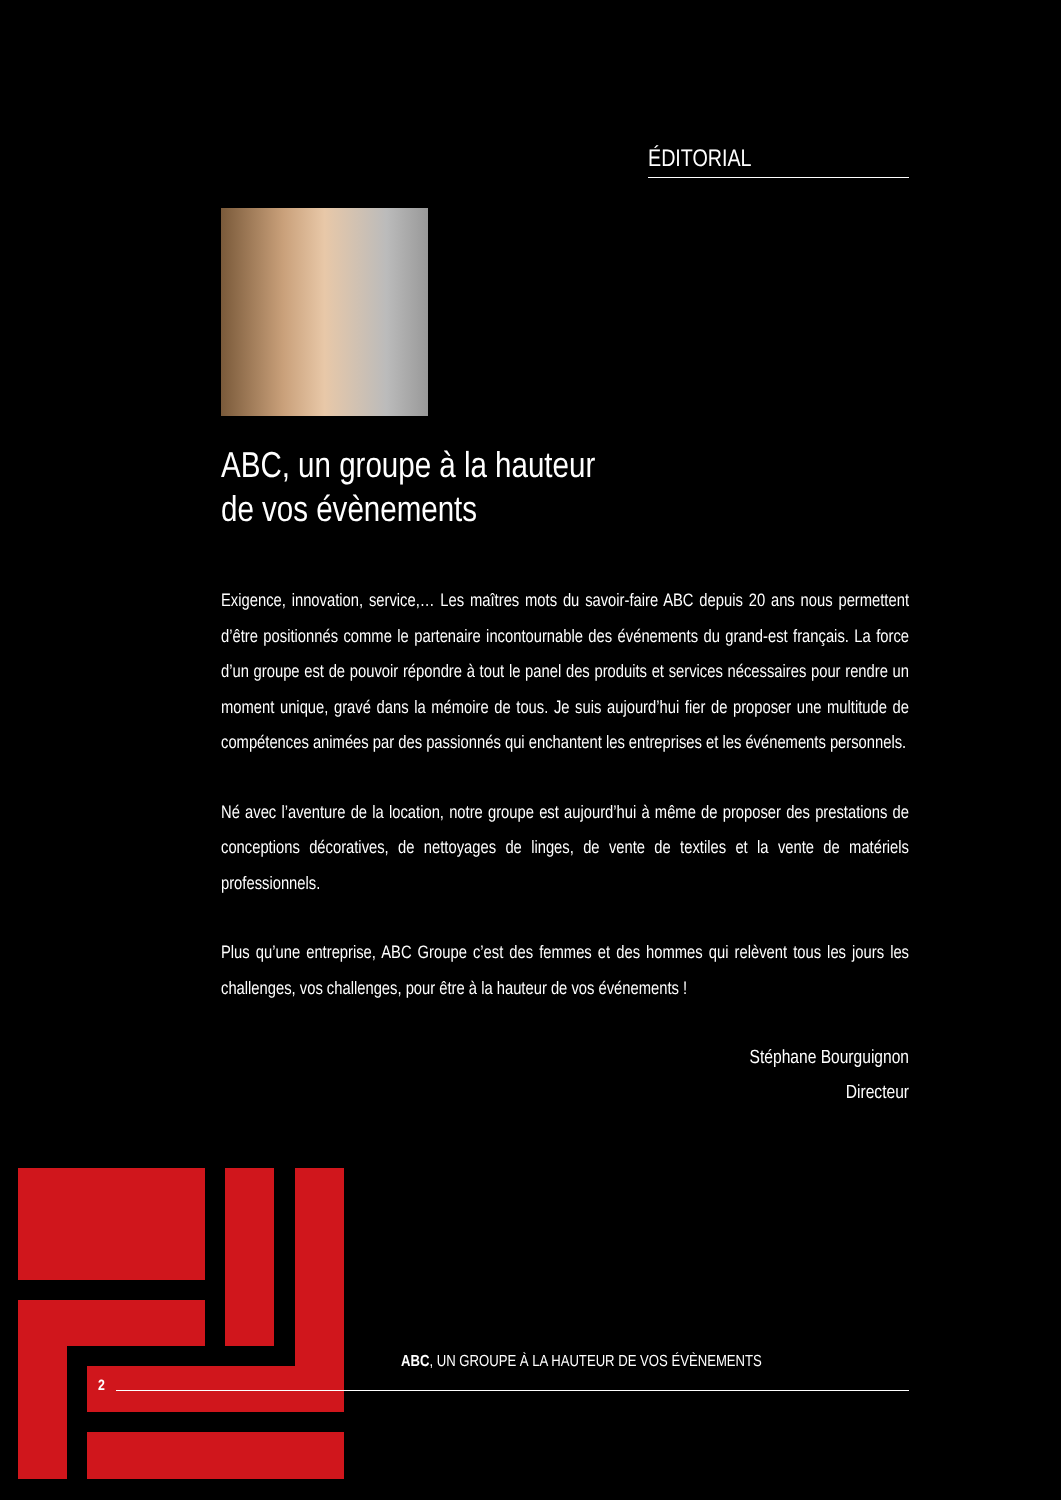ÉDITORIAL
ABC, un groupe à la hauteur
de vos évènements
Exigence, innovation, service,… Les maîtres mots du savoir-faire ABC depuis 20 ans nous permettent d’être positionnés comme le partenaire incontournable des événements du grand-est français. La force d’un groupe est de pouvoir répondre à tout le panel des produits et services nécessaires pour rendre un moment unique, gravé dans la mémoire de tous. Je suis aujourd’hui fier de proposer une multitude de compétences animées par des passionnés qui enchantent les entreprises et les événements personnels.
Né avec l’aventure de la location, notre groupe est aujourd’hui à même de proposer des prestations de conceptions décoratives, de nettoyages de linges, de vente de textiles et la vente de matériels professionnels.
Plus qu’une entreprise, ABC Groupe c’est des femmes et des hommes qui relèvent tous les jours les challenges, vos challenges, pour être à la hauteur de vos événements !
Stéphane Bourguignon
Directeur
ABC, UN GROUPE À LA HAUTEUR DE VOS ÉVÈNEMENTS
2